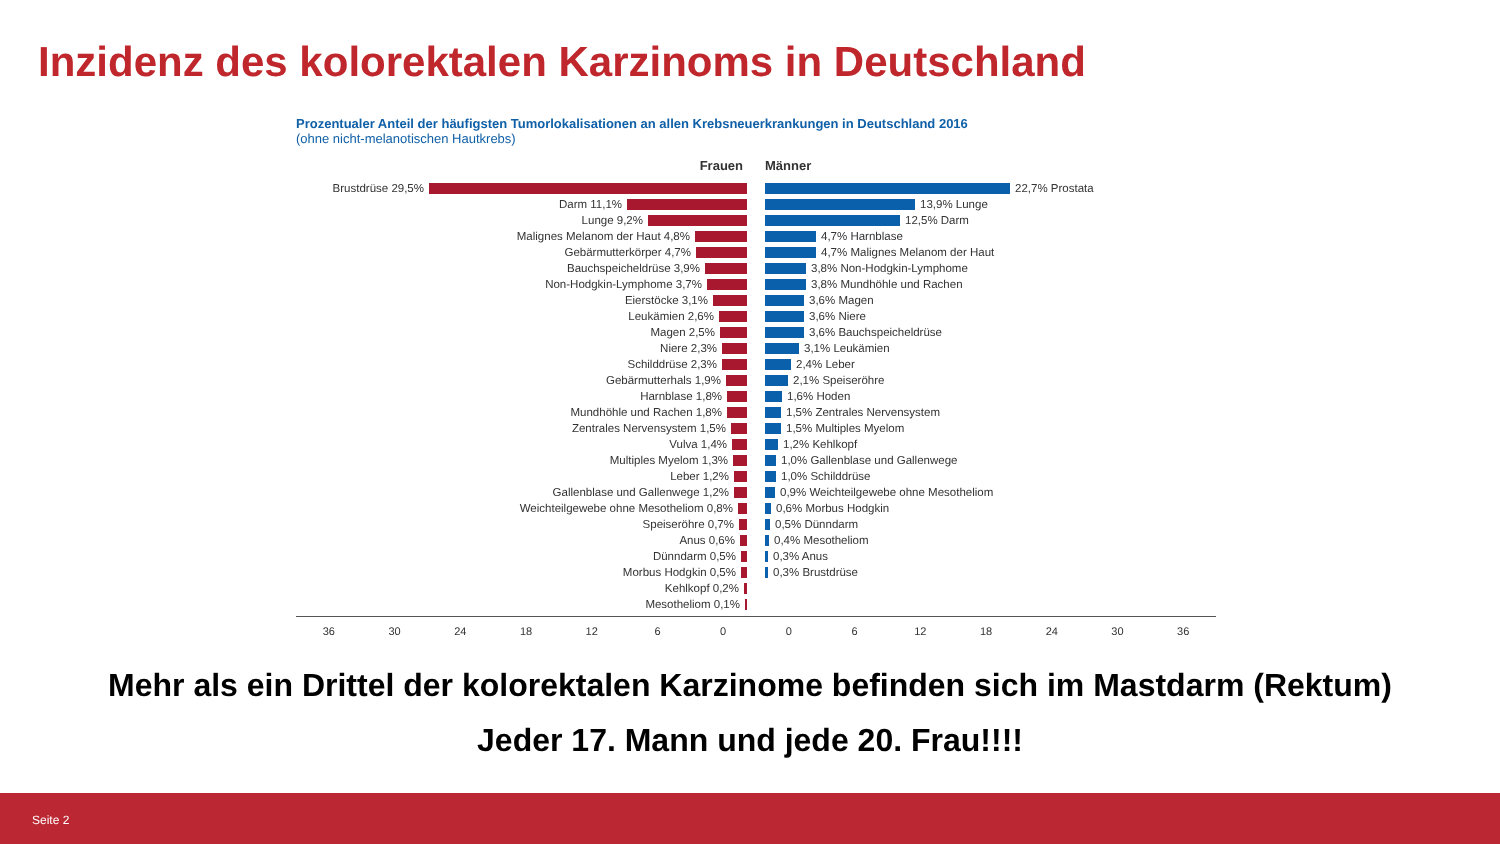Inzidenz des kolorektalen Karzinoms in Deutschland
Prozentualer Anteil der häufigsten Tumorlokalisationen an allen Krebsneuerkrankungen in Deutschland 2016
(ohne nicht-melanotischen Hautkrebs)
Frauen
Brustdrüse 29,5%
Darm 11,1%
Lunge 9,2%
Malignes Melanom der Haut 4,8%
Gebärmutterkörper 4,7%
Bauchspeicheldrüse 3,9%
Non-Hodgkin-Lymphome 3,7%
Eierstöcke 3,1%
Leukämien 2,6%
Magen 2,5%
Niere 2,3%
Schilddrüse 2,3%
Gebärmutterhals 1,9%
Harnblase 1,8%
Mundhöhle und Rachen 1,8%
Zentrales Nervensystem 1,5%
Vulva 1,4%
Multiples Myelom 1,3%
Leber 1,2%
Gallenblase und Gallenwege 1,2%
Weichteilgewebe ohne Mesotheliom 0,8%
Speiseröhre 0,7%
Anus 0,6%
Dünndarm 0,5%
Morbus Hodgkin 0,5%
Kehlkopf 0,2%
Mesotheliom 0,1%
Männer
22,7% Prostata
13,9% Lunge
12,5% Darm
4,7% Harnblase
4,7% Malignes Melanom der Haut
3,8% Non-Hodgkin-Lymphome
3,8% Mundhöhle und Rachen
3,6% Magen
3,6% Niere
3,6% Bauchspeicheldrüse
3,1% Leukämien
2,4% Leber
2,1% Speiseröhre
1,6% Hoden
1,5% Zentrales Nervensystem
1,5% Multiples Myelom
1,2% Kehlkopf
1,0% Gallenblase und Gallenwege
1,0% Schilddrüse
0,9% Weichteilgewebe ohne Mesotheliom
0,6% Morbus Hodgkin
0,5% Dünndarm
0,4% Mesotheliom
0,3% Anus
0,3% Brustdrüse
36 30 24 18 12 6 0 0 6 12 18 24 30 36
Mehr als ein Drittel der kolorektalen Karzinome befinden sich im Mastdarm (Rektum)
Jeder 17. Mann und jede 20. Frau!!!!
Seite 2